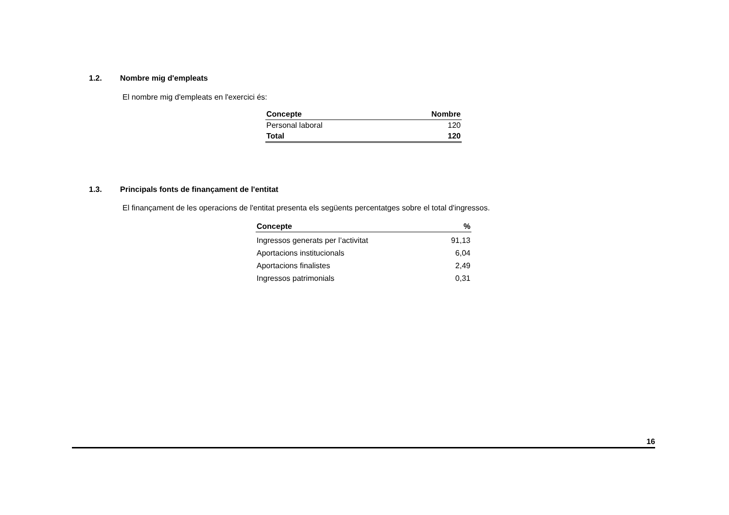1.2. Nombre mig d'empleats
El nombre mig d'empleats en l'exercici és:
| Concepte | Nombre |
| --- | --- |
| Personal laboral | 120 |
| Total | 120 |
1.3. Principals fonts de finançament de l'entitat
El finançament de les operacions de l'entitat presenta els següents percentatges sobre el total d'ingressos.
| Concepte | % |
| --- | --- |
| Ingressos generats per l’activitat | 91,13 |
| Aportacions institucionals | 6,04 |
| Aportacions finalistes | 2,49 |
| Ingressos patrimonials | 0,31 |
16